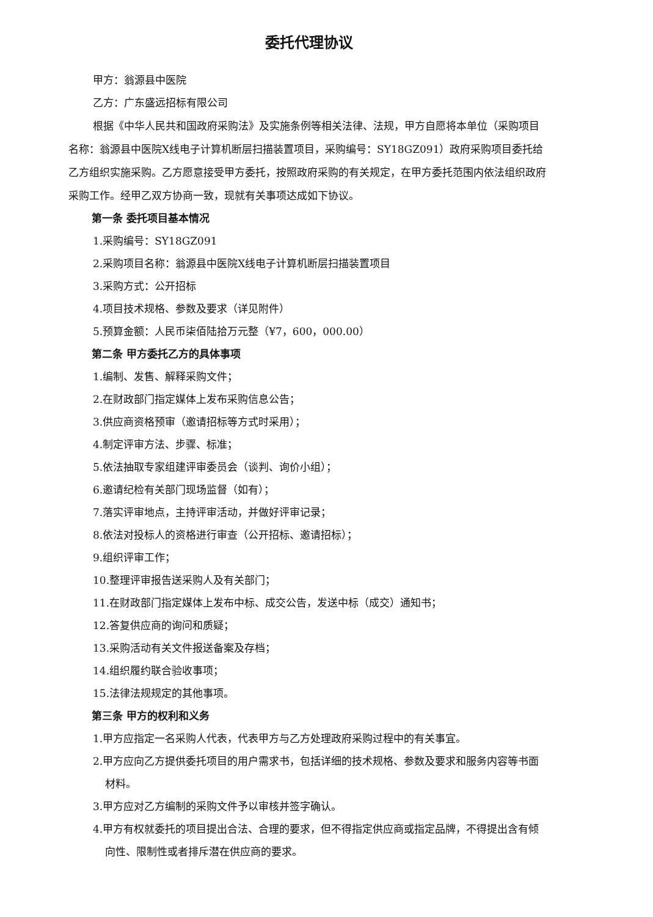委托代理协议
甲方：翁源县中医院
乙方：广东盛远招标有限公司
根据《中华人民共和国政府采购法》及实施条例等相关法律、法规，甲方自愿将本单位（采购项目名称：翁源县中医院X线电子计算机断层扫描装置项目，采购编号：SY18GZ091）政府采购项目委托给乙方组织实施采购。乙方愿意接受甲方委托，按照政府采购的有关规定，在甲方委托范围内依法组织政府采购工作。经甲乙双方协商一致，现就有关事项达成如下协议。
第一条 委托项目基本情况
1.采购编号：SY18GZ091
2.采购项目名称：翁源县中医院X线电子计算机断层扫描装置项目
3.采购方式：公开招标
4.项目技术规格、参数及要求（详见附件）
5.预算金额：人民币柒佰陆拾万元整（¥7，600，000.00）
第二条 甲方委托乙方的具体事项
1.编制、发售、解释采购文件；
2.在财政部门指定媒体上发布采购信息公告；
3.供应商资格预审（邀请招标等方式时采用）；
4.制定评审方法、步骤、标准；
5.依法抽取专家组建评审委员会（谈判、询价小组）；
6.邀请纪检有关部门现场监督（如有）；
7.落实评审地点，主持评审活动，并做好评审记录；
8.依法对投标人的资格进行审查（公开招标、邀请招标）；
9.组织评审工作；
10.整理评审报告送采购人及有关部门；
11.在财政部门指定媒体上发布中标、成交公告，发送中标（成交）通知书；
12.答复供应商的询问和质疑；
13.采购活动有关文件报送备案及存档；
14.组织履约联合验收事项；
15.法律法规规定的其他事项。
第三条 甲方的权利和义务
1.甲方应指定一名采购人代表，代表甲方与乙方处理政府采购过程中的有关事宜。
2.甲方应向乙方提供委托项目的用户需求书，包括详细的技术规格、参数及要求和服务内容等书面材料。
3.甲方应对乙方编制的采购文件予以审核并签字确认。
4.甲方有权就委托的项目提出合法、合理的要求，但不得指定供应商或指定品牌，不得提出含有倾向性、限制性或者排斥潜在供应商的要求。